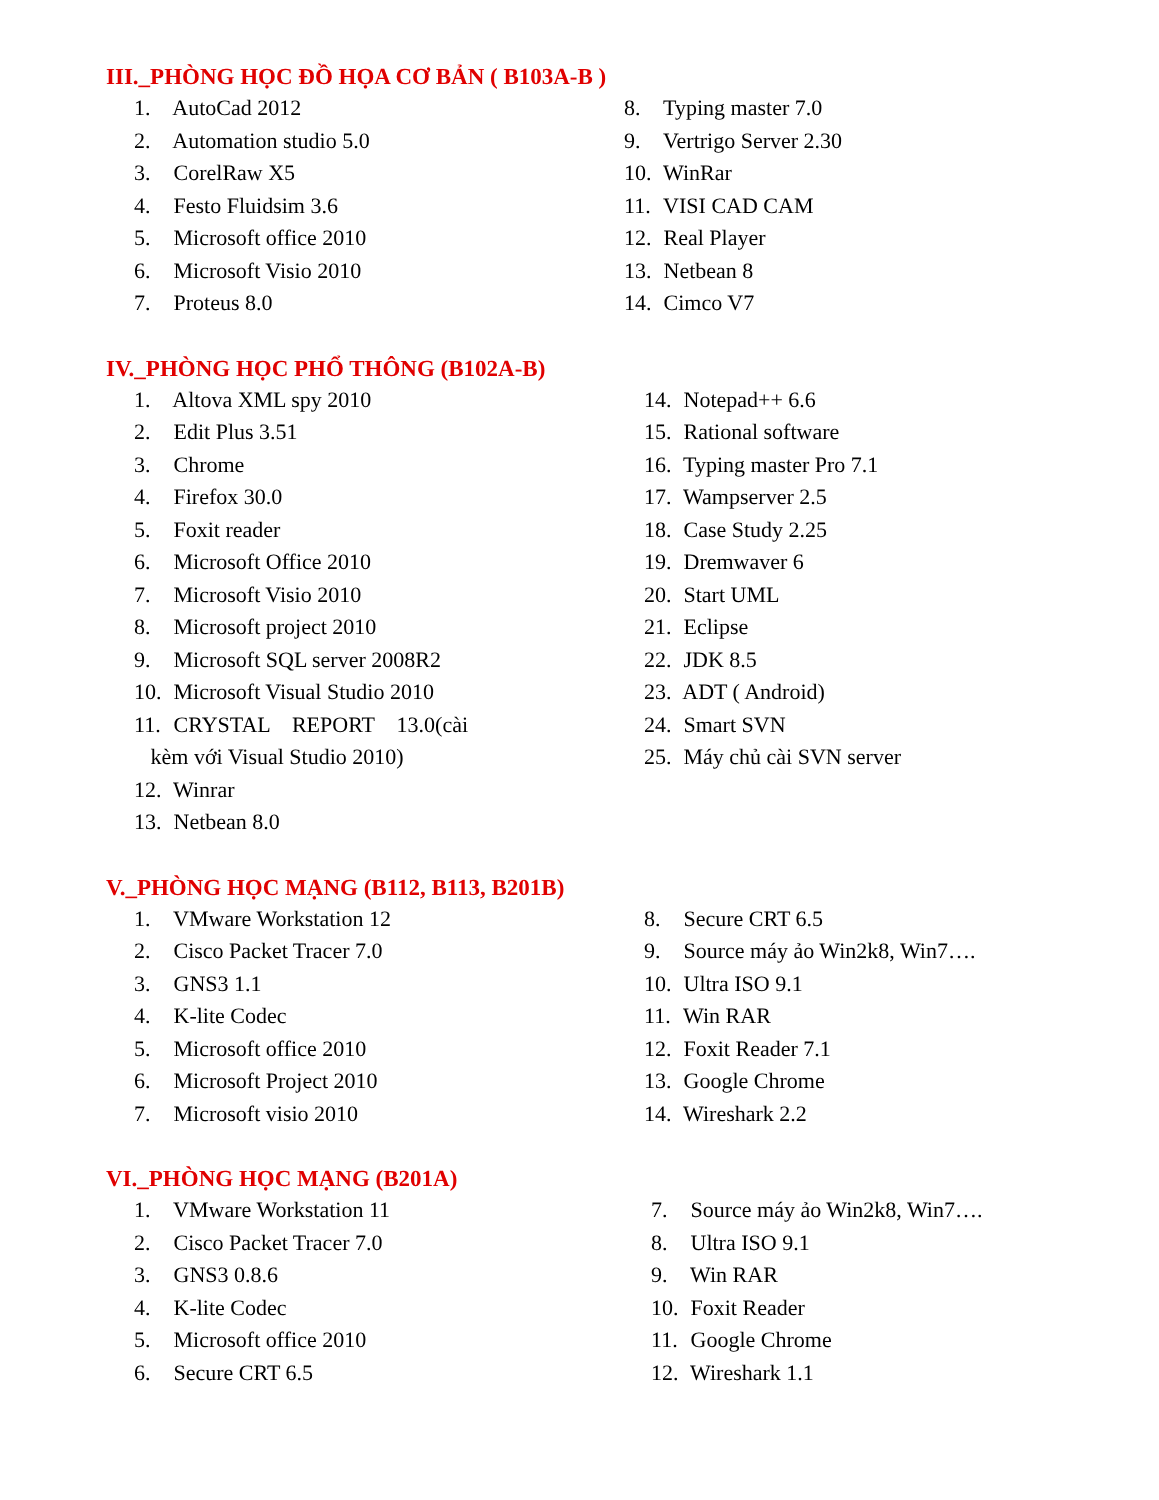III._PHÒNG HỌC ĐỒ HỌA CƠ BẢN ( B103A-B )
1. AutoCad 2012
2. Automation studio 5.0
3. CorelRaw X5
4. Festo Fluidsim 3.6
5. Microsoft office 2010
6. Microsoft Visio 2010
7. Proteus 8.0
8. Typing master 7.0
9. Vertrigo Server 2.30
10. WinRar
11. VISI CAD CAM
12. Real Player
13. Netbean 8
14. Cimco V7
IV._PHÒNG HỌC PHỔ THÔNG (B102A-B)
1. Altova XML spy 2010
2. Edit Plus 3.51
3. Chrome
4. Firefox 30.0
5. Foxit reader
6. Microsoft Office 2010
7. Microsoft Visio 2010
8. Microsoft project 2010
9. Microsoft SQL server 2008R2
10. Microsoft Visual Studio 2010
11. CRYSTAL REPORT 13.0(cài
kèm với Visual Studio 2010)
12. Winrar
13. Netbean 8.0
14. Notepad++ 6.6
15. Rational software
16. Typing master Pro 7.1
17. Wampserver 2.5
18. Case Study 2.25
19. Dremwaver 6
20. Start UML
21. Eclipse
22. JDK 8.5
23. ADT ( Android)
24. Smart SVN
25. Máy chủ cài SVN server
V._PHÒNG HỌC MẠNG (B112, B113, B201B)
1. VMware Workstation 12
2. Cisco Packet Tracer 7.0
3. GNS3 1.1
4. K-lite Codec
5. Microsoft office 2010
6. Microsoft Project 2010
7. Microsoft visio 2010
8. Secure CRT 6.5
9. Source máy ảo Win2k8, Win7….
10. Ultra ISO 9.1
11. Win RAR
12. Foxit Reader 7.1
13. Google Chrome
14. Wireshark 2.2
VI._PHÒNG HỌC MẠNG (B201A)
1. VMware Workstation 11
2. Cisco Packet Tracer 7.0
3. GNS3 0.8.6
4. K-lite Codec
5. Microsoft office 2010
6. Secure CRT 6.5
7. Source máy ảo Win2k8, Win7….
8. Ultra ISO 9.1
9. Win RAR
10. Foxit Reader
11. Google Chrome
12. Wireshark 1.1